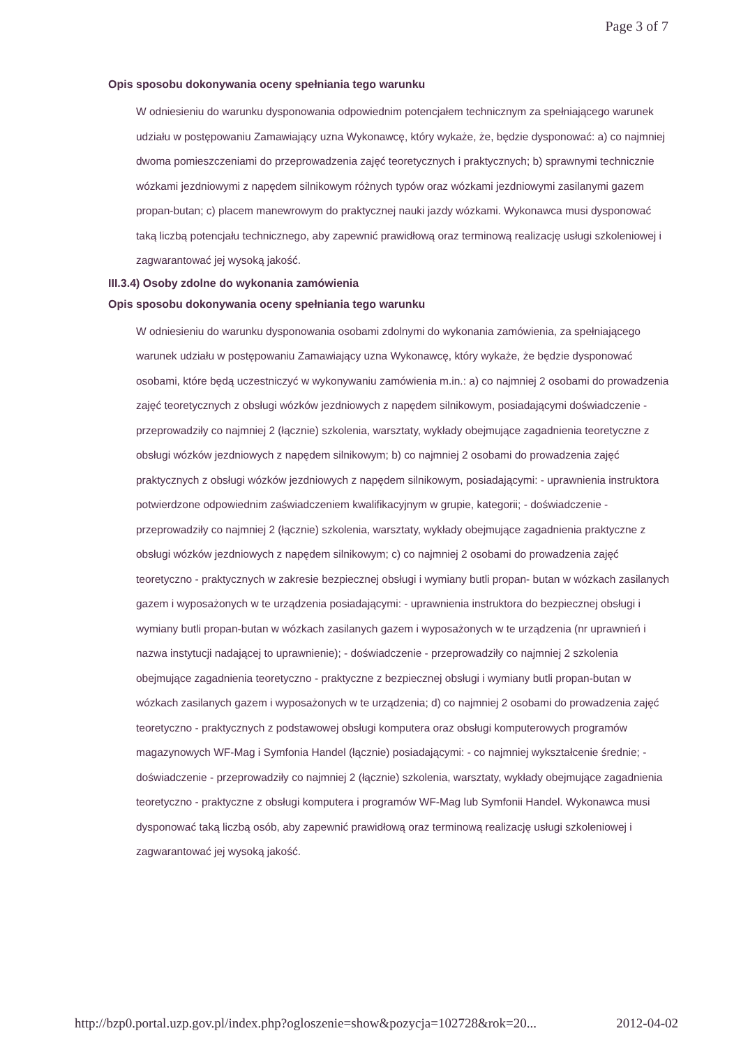Page 3 of 7
Opis sposobu dokonywania oceny spełniania tego warunku
W odniesieniu do warunku dysponowania odpowiednim potencjałem technicznym za spełniającego warunek udziału w postępowaniu Zamawiający uzna Wykonawcę, który wykaże, że, będzie dysponować: a) co najmniej dwoma pomieszczeniami do przeprowadzenia zajęć teoretycznych i praktycznych; b) sprawnymi technicznie wózkami jezdniowymi z napędem silnikowym różnych typów oraz wózkami jezdniowymi zasilanymi gazem propan-butan; c) placem manewrowym do praktycznej nauki jazdy wózkami. Wykonawca musi dysponować taką liczbą potencjału technicznego, aby zapewnić prawidłową oraz terminową realizację usługi szkoleniowej i zagwarantować jej wysoką jakość.
III.3.4) Osoby zdolne do wykonania zamówienia
Opis sposobu dokonywania oceny spełniania tego warunku
W odniesieniu do warunku dysponowania osobami zdolnymi do wykonania zamówienia, za spełniającego warunek udziału w postępowaniu Zamawiający uzna Wykonawcę, który wykaże, że będzie dysponować osobami, które będą uczestniczyć w wykonywaniu zamówienia m.in.: a) co najmniej 2 osobami do prowadzenia zajęć teoretycznych z obsługi wózków jezdniowych z napędem silnikowym, posiadającymi doświadczenie - przeprowadziły co najmniej 2 (łącznie) szkolenia, warsztaty, wykłady obejmujące zagadnienia teoretyczne z obsługi wózków jezdniowych z napędem silnikowym; b) co najmniej 2 osobami do prowadzenia zajęć praktycznych z obsługi wózków jezdniowych z napędem silnikowym, posiadającymi: - uprawnienia instruktora potwierdzone odpowiednim zaświadczeniem kwalifikacyjnym w grupie, kategorii; - doświadczenie - przeprowadziły co najmniej 2 (łącznie) szkolenia, warsztaty, wykłady obejmujące zagadnienia praktyczne z obsługi wózków jezdniowych z napędem silnikowym; c) co najmniej 2 osobami do prowadzenia zajęć teoretyczno - praktycznych w zakresie bezpiecznej obsługi i wymiany butli propan- butan w wózkach zasilanych gazem i wyposażonych w te urządzenia posiadającymi: - uprawnienia instruktora do bezpiecznej obsługi i wymiany butli propan-butan w wózkach zasilanych gazem i wyposażonych w te urządzenia (nr uprawnień i nazwa instytucji nadającej to uprawnienie); - doświadczenie - przeprowadziły co najmniej 2 szkolenia obejmujące zagadnienia teoretyczno - praktyczne z bezpiecznej obsługi i wymiany butli propan-butan w wózkach zasilanych gazem i wyposażonych w te urządzenia; d) co najmniej 2 osobami do prowadzenia zajęć teoretyczno - praktycznych z podstawowej obsługi komputera oraz obsługi komputerowych programów magazynowych WF-Mag i Symfonia Handel (łącznie) posiadającymi: - co najmniej wykształcenie średnie; - doświadczenie - przeprowadziły co najmniej 2 (łącznie) szkolenia, warsztaty, wykłady obejmujące zagadnienia teoretyczno - praktyczne z obsługi komputera i programów WF-Mag lub Symfonii Handel. Wykonawca musi dysponować taką liczbą osób, aby zapewnić prawidłową oraz terminową realizację usługi szkoleniowej i zagwarantować jej wysoką jakość.
http://bzp0.portal.uzp.gov.pl/index.php?ogloszenie=show&pozycja=102728&rok=20... 2012-04-02